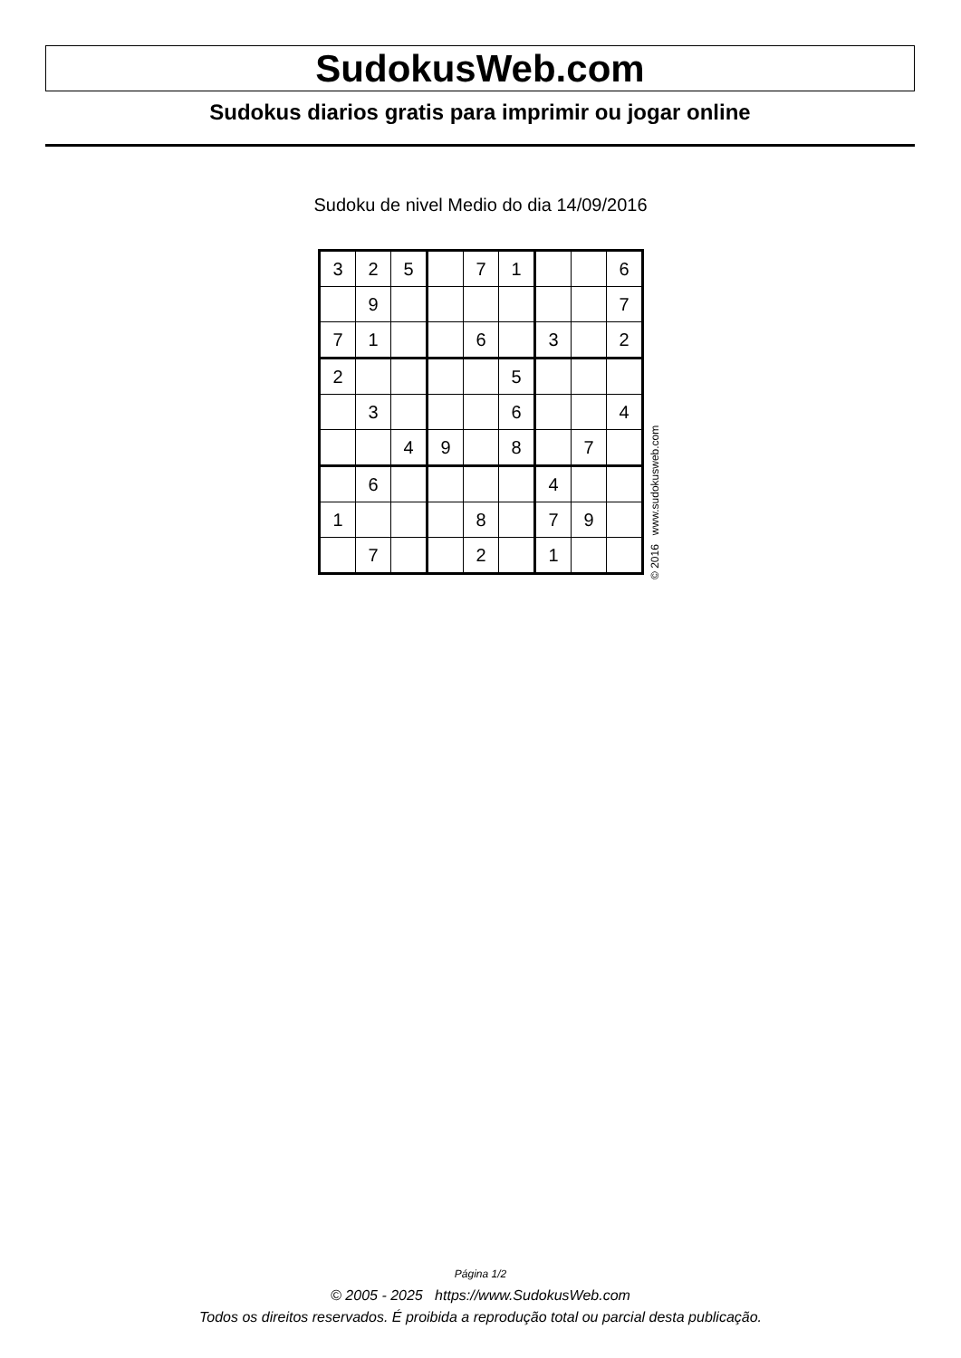SudokusWeb.com
Sudokus diarios gratis para imprimir ou jogar online
Sudoku de nivel Medio do dia 14/09/2016
| 3 | 2 | 5 | | 7 | 1 | | | 6 |
| | 9 | | | | | | | 7 |
| 7 | 1 | | | 6 | | 3 | | 2 |
| 2 | | | | | 5 | | | |
| | 3 | | | | 6 | | | 4 |
| | | 4 | 9 | | 8 | | 7 | |
| | 6 | | | | | 4 | | |
| 1 | | | | 8 | | 7 | 9 | |
| | 7 | | | 2 | | 1 | | |
© 2016 www.sudokusweb.com
Página 1/2
© 2005 - 2025 https://www.SudokusWeb.com
Todos os direitos reservados. É proibida a reprodução total ou parcial desta publicação.